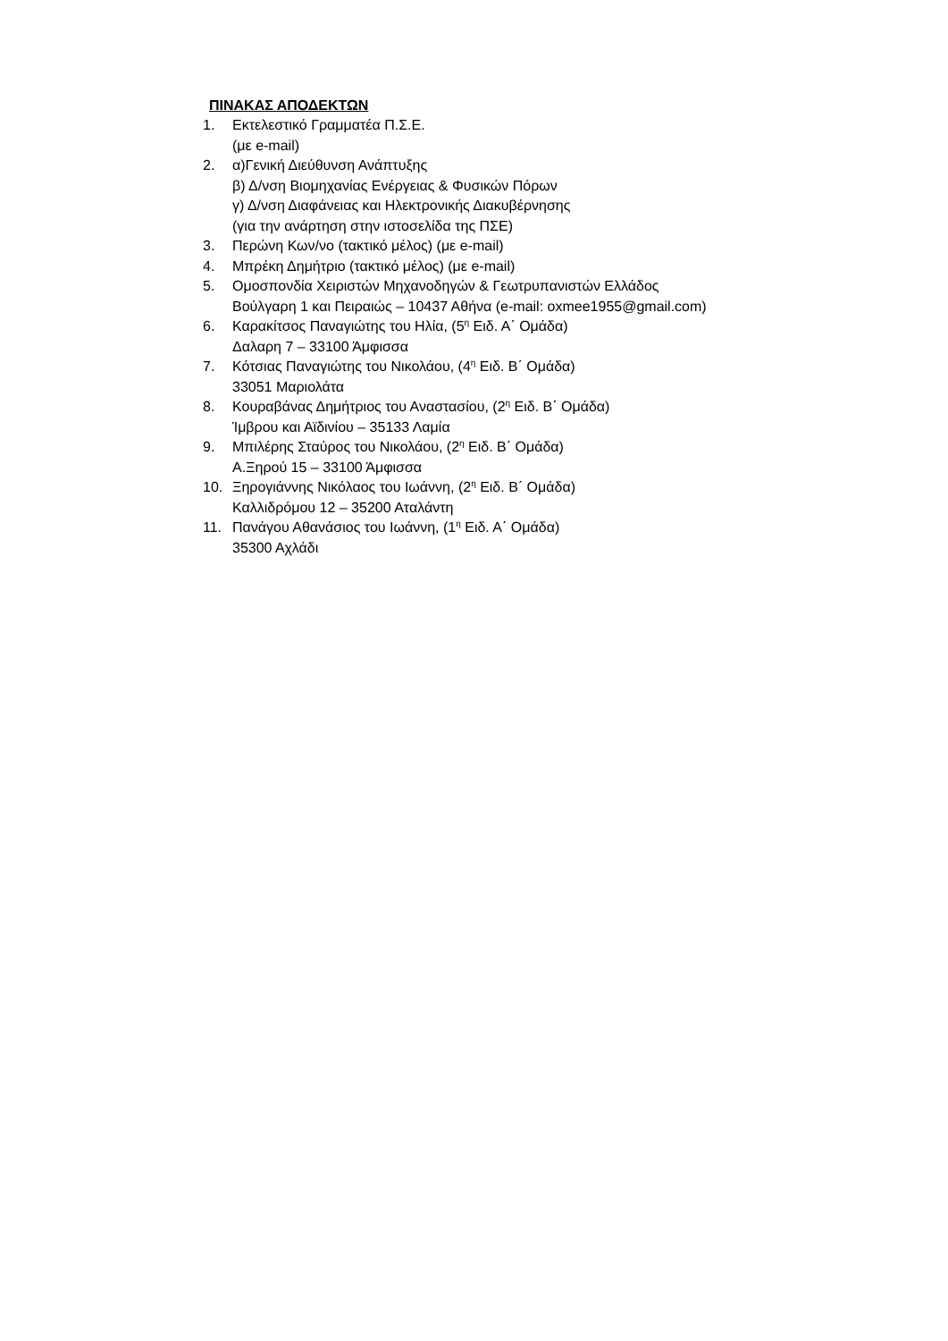ΠΙΝΑΚΑΣ ΑΠΟΔΕΚΤΩΝ
1. Εκτελεστικό Γραμματέα Π.Σ.Ε.
(με e-mail)
2. α)Γενική Διεύθυνση Ανάπτυξης
β) Δ/νση Βιομηχανίας Ενέργειας & Φυσικών Πόρων
γ) Δ/νση Διαφάνειας και Ηλεκτρονικής Διακυβέρνησης
(για την ανάρτηση στην ιστοσελίδα της ΠΣΕ)
3. Περώνη Κων/νο (τακτικό μέλος) (με e-mail)
4. Μπρέκη Δημήτριο (τακτικό μέλος) (με e-mail)
5. Ομοσπονδία Χειριστών Μηχανοδηγών & Γεωτρυπανιστών Ελλάδος
Βούλγαρη 1 και Πειραιώς – 10437 Αθήνα (e-mail: oxmee1955@gmail.com)
6. Καρακίτσος Παναγιώτης του Ηλία, (5<sup>η</sup> Ειδ. Α΄ Ομάδα)
Δαλαρη 7 – 33100 Άμφισσα
7. Κότσιας Παναγιώτης του Νικολάου, (4<sup>η</sup> Ειδ. Β΄ Ομάδα)
33051 Μαριολάτα
8. Κουραβάνας Δημήτριος του Αναστασίου, (2<sup>η</sup> Ειδ. Β΄ Ομάδα)
Ίμβρου και Αϊδινίου – 35133 Λαμία
9. Μπιλέρης Σταύρος του Νικολάου, (2<sup>η</sup> Ειδ. Β΄ Ομάδα)
Α.Ξηρού 15 – 33100 Άμφισσα
10. Ξηρογιάννης Νικόλαος του Ιωάννη, (2<sup>η</sup> Ειδ. Β΄ Ομάδα)
Καλλιδρόμου 12 – 35200 Αταλάντη
11. Πανάγου Αθανάσιος του Ιωάννη, (1<sup>η</sup> Ειδ. Α΄ Ομάδα)
35300 Αχλάδι